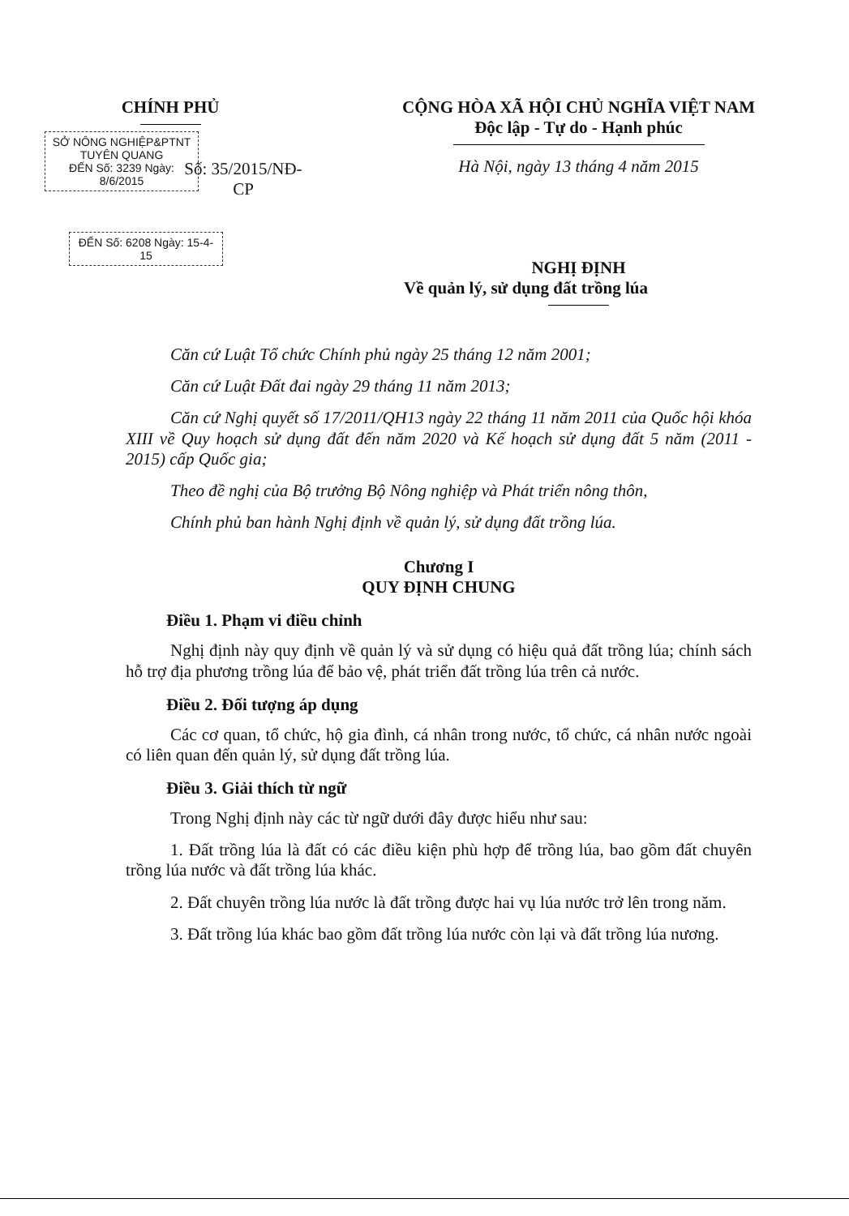CHÍNH PHỦ
SỞ NÔNG NGHIỆP&PTNT TUYÊN QUANG
ĐẾN Số: 3239 Ngày: 8/6/2015
Số: 35/2015/NĐ-CP
ĐẾN Số: 6208 Ngày: 15-4-15
CỘNG HÒA XÃ HỘI CHỦ NGHĨA VIỆT NAM
Độc lập - Tự do - Hạnh phúc
Hà Nội, ngày 13 tháng 4 năm 2015
NGHỊ ĐỊNH
Về quản lý, sử dụng đất trồng lúa
Căn cứ Luật Tổ chức Chính phủ ngày 25 tháng 12 năm 2001;
Căn cứ Luật Đất đai ngày 29 tháng 11 năm 2013;
Căn cứ Nghị quyết số 17/2011/QH13 ngày 22 tháng 11 năm 2011 của Quốc hội khóa XIII về Quy hoạch sử dụng đất đến năm 2020 và Kế hoạch sử dụng đất 5 năm (2011 - 2015) cấp Quốc gia;
Theo đề nghị của Bộ trưởng Bộ Nông nghiệp và Phát triển nông thôn,
Chính phủ ban hành Nghị định về quản lý, sử dụng đất trồng lúa.
Chương I
QUY ĐỊNH CHUNG
Điều 1. Phạm vi điều chỉnh
Nghị định này quy định về quản lý và sử dụng có hiệu quả đất trồng lúa; chính sách hỗ trợ địa phương trồng lúa để bảo vệ, phát triển đất trồng lúa trên cả nước.
Điều 2. Đối tượng áp dụng
Các cơ quan, tổ chức, hộ gia đình, cá nhân trong nước, tổ chức, cá nhân nước ngoài có liên quan đến quản lý, sử dụng đất trồng lúa.
Điều 3. Giải thích từ ngữ
Trong Nghị định này các từ ngữ dưới đây được hiểu như sau:
1. Đất trồng lúa là đất có các điều kiện phù hợp để trồng lúa, bao gồm đất chuyên trồng lúa nước và đất trồng lúa khác.
2. Đất chuyên trồng lúa nước là đất trồng được hai vụ lúa nước trở lên trong năm.
3. Đất trồng lúa khác bao gồm đất trồng lúa nước còn lại và đất trồng lúa nương.